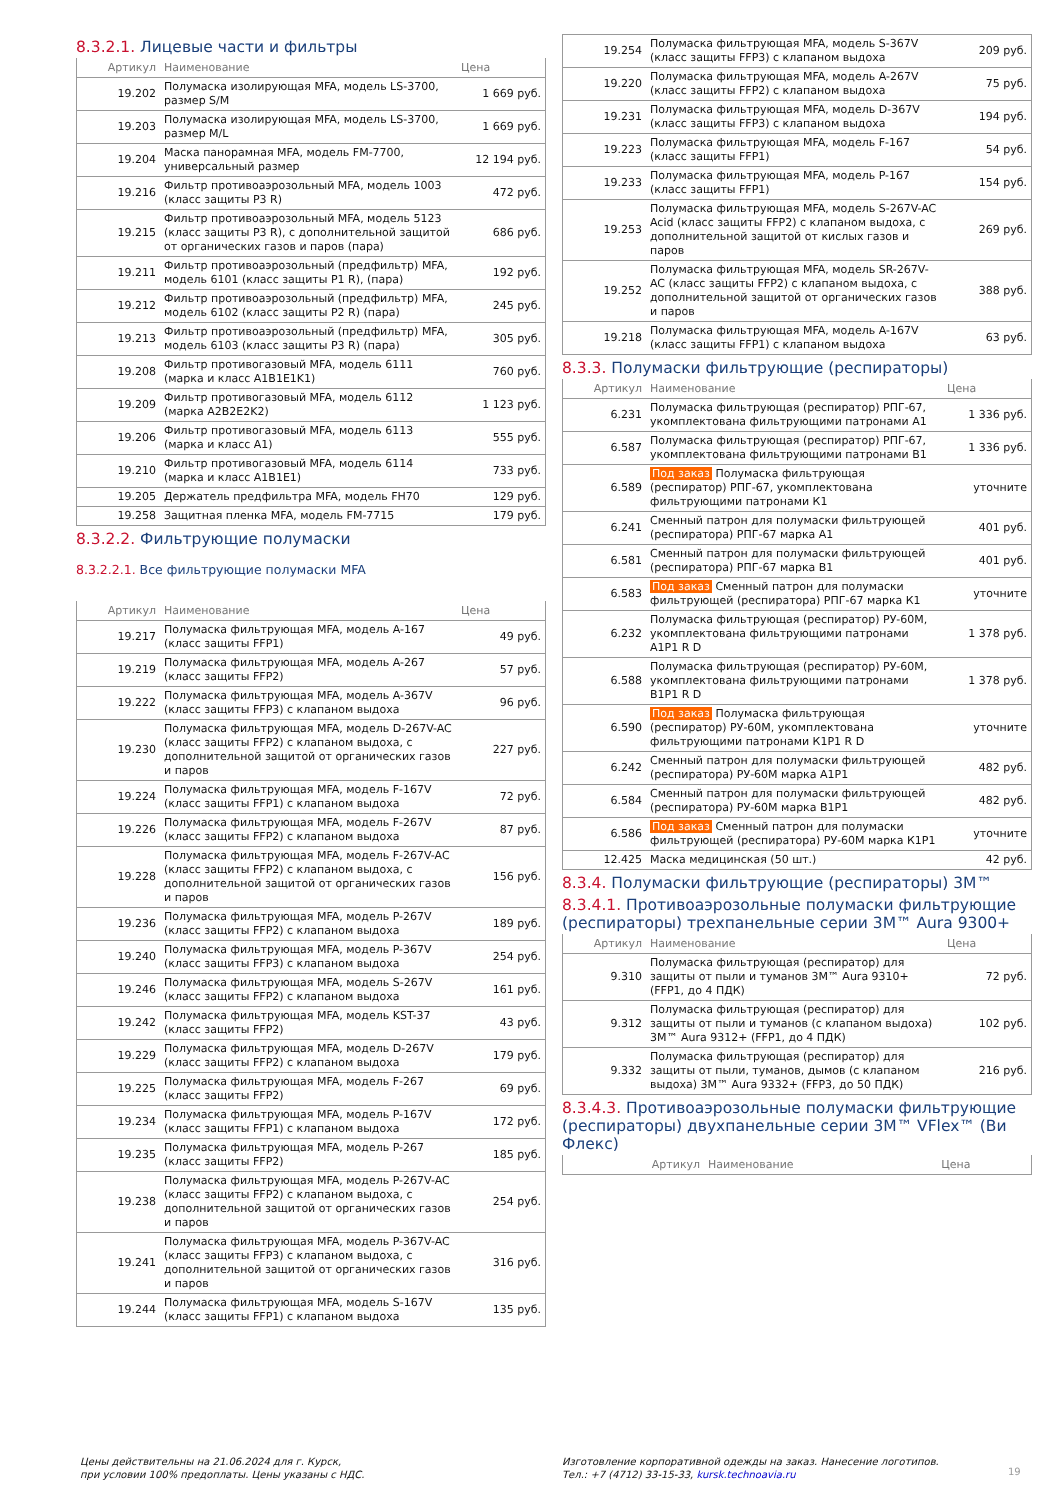8.3.2.1. Лицевые части и фильтры
| Артикул | Наименование | Цена |
| --- | --- | --- |
| 19.202 | Полумаска изолирующая MFA, модель LS-3700, размер S/M | 1 669 руб. |
| 19.203 | Полумаска изолирующая MFA, модель LS-3700, размер M/L | 1 669 руб. |
| 19.204 | Маска панорамная MFA, модель FM-7700, универсальный размер | 12 194 руб. |
| 19.216 | Фильтр противоаэрозольный MFA, модель 1003 (класс защиты P3 R) | 472 руб. |
| 19.215 | Фильтр противоаэрозольный MFA, модель 5123 (класс защиты P3 R), с дополнительной защитой от органических газов и паров (пара) | 686 руб. |
| 19.211 | Фильтр противоаэрозольный (предфильтр) MFA, модель 6101 (класс защиты P1 R), (пара) | 192 руб. |
| 19.212 | Фильтр противоаэрозольный (предфильтр) MFA, модель 6102 (класс защиты P2 R) (пара) | 245 руб. |
| 19.213 | Фильтр противоаэрозольный (предфильтр) MFA, модель 6103 (класс защиты P3 R) (пара) | 305 руб. |
| 19.208 | Фильтр противогазовый MFA, модель 6111 (марка и класс A1B1E1K1) | 760 руб. |
| 19.209 | Фильтр противогазовый MFA, модель 6112 (марка A2B2E2K2) | 1 123 руб. |
| 19.206 | Фильтр противогазовый MFA, модель 6113 (марка и класс A1) | 555 руб. |
| 19.210 | Фильтр противогазовый MFA, модель 6114 (марка и класс A1B1E1) | 733 руб. |
| 19.205 | Держатель предфильтра MFA, модель FH70 | 129 руб. |
| 19.258 | Защитная пленка MFA, модель FM-7715 | 179 руб. |
8.3.2.2. Фильтрующие полумаски
8.3.2.2.1. Все фильтрующие полумаски MFA
| Артикул | Наименование | Цена |
| --- | --- | --- |
| 19.217 | Полумаска фильтрующая MFA, модель A-167 (класс защиты FFP1) | 49 руб. |
| 19.219 | Полумаска фильтрующая MFA, модель A-267 (класс защиты FFP2) | 57 руб. |
| 19.222 | Полумаска фильтрующая MFA, модель A-367V (класс защиты FFP3) с клапаном выдоха | 96 руб. |
| 19.230 | Полумаска фильтрующая MFA, модель D-267V-AC (класс защиты FFP2) с клапаном выдоха, с дополнительной защитой от органических газов и паров | 227 руб. |
| 19.224 | Полумаска фильтрующая MFA, модель F-167V (класс защиты FFP1) с клапаном выдоха | 72 руб. |
| 19.226 | Полумаска фильтрующая MFA, модель F-267V (класс защиты FFP2) с клапаном выдоха | 87 руб. |
| 19.228 | Полумаска фильтрующая MFA, модель F-267V-AC (класс защиты FFP2) с клапаном выдоха, с дополнительной защитой от органических газов и паров | 156 руб. |
| 19.236 | Полумаска фильтрующая MFA, модель P-267V (класс защиты FFP2) с клапаном выдоха | 189 руб. |
| 19.240 | Полумаска фильтрующая MFA, модель P-367V (класс защиты FFP3) с клапаном выдоха | 254 руб. |
| 19.246 | Полумаска фильтрующая MFA, модель S-267V (класс защиты FFP2) с клапаном выдоха | 161 руб. |
| 19.242 | Полумаска фильтрующая MFA, модель KST-37 (класс защиты FFP2) | 43 руб. |
| 19.229 | Полумаска фильтрующая MFA, модель D-267V (класс защиты FFP2) с клапаном выдоха | 179 руб. |
| 19.225 | Полумаска фильтрующая MFA, модель F-267 (класс защиты FFP2) | 69 руб. |
| 19.234 | Полумаска фильтрующая MFA, модель P-167V (класс защиты FFP1) с клапаном выдоха | 172 руб. |
| 19.235 | Полумаска фильтрующая MFA, модель P-267 (класс защиты FFP2) | 185 руб. |
| 19.238 | Полумаска фильтрующая MFA, модель P-267V-AC (класс защиты FFP2) с клапаном выдоха, с дополнительной защитой от органических газов и паров | 254 руб. |
| 19.241 | Полумаска фильтрующая MFA, модель P-367V-AC (класс защиты FFP3) с клапаном выдоха, с дополнительной защитой от органических газов и паров | 316 руб. |
| 19.244 | Полумаска фильтрующая MFA, модель S-167V (класс защиты FFP1) с клапаном выдоха | 135 руб. |
| 19.254 | Полумаска фильтрующая MFA, модель S-367V (класс защиты FFP3) с клапаном выдоха | 209 руб. |
| 19.220 | Полумаска фильтрующая MFA, модель A-267V (класс защиты FFP2) с клапаном выдоха | 75 руб. |
| 19.231 | Полумаска фильтрующая MFA, модель D-367V (класс защиты FFP3) с клапаном выдоха | 194 руб. |
| 19.223 | Полумаска фильтрующая MFA, модель F-167 (класс защиты FFP1) | 54 руб. |
| 19.233 | Полумаска фильтрующая MFA, модель P-167 (класс защиты FFP1) | 154 руб. |
| 19.253 | Полумаска фильтрующая MFA, модель S-267V-AC Acid (класс защиты FFP2) с клапаном выдоха, с дополнительной защитой от кислых газов и паров | 269 руб. |
| 19.252 | Полумаска фильтрующая MFA, модель SR-267V-AC (класс защиты FFP2) с клапаном выдоха, с дополнительной защитой от органических газов и паров | 388 руб. |
| 19.218 | Полумаска фильтрующая MFA, модель A-167V (класс защиты FFP1) с клапаном выдоха | 63 руб. |
8.3.3. Полумаски фильтрующие (респираторы)
| Артикул | Наименование | Цена |
| --- | --- | --- |
| 6.231 | Полумаска фильтрующая (респиратор) РПГ-67, укомплектована фильтрующими патронами А1 | 1 336 руб. |
| 6.587 | Полумаска фильтрующая (респиратор) РПГ-67, укомплектована фильтрующими патронами В1 | 1 336 руб. |
| 6.589 | Под заказ Полумаска фильтрующая (респиратор) РПГ-67, укомплектована фильтрующими патронами К1 | уточните |
| 6.241 | Сменный патрон для полумаски фильтрующей (респиратора) РПГ-67 марка А1 | 401 руб. |
| 6.581 | Сменный патрон для полумаски фильтрующей (респиратора) РПГ-67 марка В1 | 401 руб. |
| 6.583 | Под заказ Сменный патрон для полумаски фильтрующей (респиратора) РПГ-67 марка К1 | уточните |
| 6.232 | Полумаска фильтрующая (респиратор) РУ-60М, укомплектована фильтрующими патронами А1Р1 R D | 1 378 руб. |
| 6.588 | Полумаска фильтрующая (респиратор) РУ-60М, укомплектована фильтрующими патронами В1Р1 R D | 1 378 руб. |
| 6.590 | Под заказ Полумаска фильтрующая (респиратор) РУ-60М, укомплектована фильтрующими патронами К1Р1 R D | уточните |
| 6.242 | Сменный патрон для полумаски фильтрующей (респиратора) РУ-60М марка А1Р1 | 482 руб. |
| 6.584 | Сменный патрон для полумаски фильтрующей (респиратора) РУ-60М марка В1Р1 | 482 руб. |
| 6.586 | Под заказ Сменный патрон для полумаски фильтрующей (респиратора) РУ-60М марка К1Р1 | уточните |
| 12.425 | Маска медицинская (50 шт.) | 42 руб. |
8.3.4. Полумаски фильтрующие (респираторы) 3М™
8.3.4.1. Противоаэрозольные полумаски фильтрующие (респираторы) трехпанельные серии 3М™ Aura 9300+
| Артикул | Наименование | Цена |
| --- | --- | --- |
| 9.310 | Полумаска фильтрующая (респиратор) для защиты от пыли и туманов 3М™ Aura 9310+ (FFP1, до 4 ПДК) | 72 руб. |
| 9.312 | Полумаска фильтрующая (респиратор) для защиты от пыли и туманов (с клапаном выдоха) 3М™ Aura 9312+ (FFP1, до 4 ПДК) | 102 руб. |
| 9.332 | Полумаска фильтрующая (респиратор) для защиты от пыли, туманов, дымов (с клапаном выдоха) 3М™ Aura 9332+ (FFP3, до 50 ПДК) | 216 руб. |
8.3.4.3. Противоаэрозольные полумаски фильтрующие (респираторы) двухпанельные серии 3М™ VFlex™ (Ви Флекс)
| Артикул | Наименование | Цена |
| --- | --- | --- |
Цены действительны на 21.06.2024 для г. Курск,
при условии 100% предоплаты. Цены указаны с НДС.
Изготовление корпоративной одежды на заказ. Нанесение логотипов.
Тел.: +7 (4712) 33-15-33, kursk.technoavia.ru
19